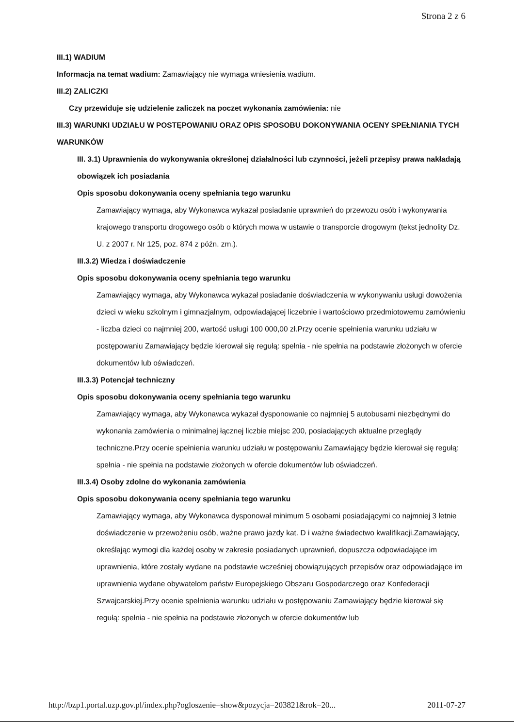Strona 2 z 6
III.1) WADIUM
Informacja na temat wadium: Zamawiający nie wymaga wniesienia wadium.
III.2) ZALICZKI
Czy przewiduje się udzielenie zaliczek na poczet wykonania zamówienia: nie
III.3) WARUNKI UDZIAŁU W POSTĘPOWANIU ORAZ OPIS SPOSOBU DOKONYWANIA OCENY SPEŁNIANIA TYCH WARUNKÓW
III. 3.1) Uprawnienia do wykonywania określonej działalności lub czynności, jeżeli przepisy prawa nakładają obowiązek ich posiadania
Opis sposobu dokonywania oceny spełniania tego warunku
Zamawiający wymaga, aby Wykonawca wykazał posiadanie uprawnień do przewozu osób i wykonywania krajowego transportu drogowego osób o których mowa w ustawie o transporcie drogowym (tekst jednolity Dz. U. z 2007 r. Nr 125, poz. 874 z późn. zm.).
III.3.2) Wiedza i doświadczenie
Opis sposobu dokonywania oceny spełniania tego warunku
Zamawiający wymaga, aby Wykonawca wykazał posiadanie doświadczenia w wykonywaniu usługi dowożenia dzieci w wieku szkolnym i gimnazjalnym, odpowiadającej liczebnie i wartościowo przedmiotowemu zamówieniu - liczba dzieci co najmniej 200, wartość usługi 100 000,00 zł.Przy ocenie spełnienia warunku udziału w postępowaniu Zamawiający będzie kierował się regułą: spełnia - nie spełnia na podstawie złożonych w ofercie dokumentów lub oświadczeń.
III.3.3) Potencjał techniczny
Opis sposobu dokonywania oceny spełniania tego warunku
Zamawiający wymaga, aby Wykonawca wykazał dysponowanie co najmniej 5 autobusami niezbędnymi do wykonania zamówienia o minimalnej łącznej liczbie miejsc 200, posiadających aktualne przeglądy techniczne.Przy ocenie spełnienia warunku udziału w postępowaniu Zamawiający będzie kierował się regułą: spełnia - nie spełnia na podstawie złożonych w ofercie dokumentów lub oświadczeń.
III.3.4) Osoby zdolne do wykonania zamówienia
Opis sposobu dokonywania oceny spełniania tego warunku
Zamawiający wymaga, aby Wykonawca dysponował minimum 5 osobami posiadającymi co najmniej 3 letnie doświadczenie w przewożeniu osób, ważne prawo jazdy kat. D i ważne świadectwo kwalifikacji.Zamawiający, określając wymogi dla każdej osoby w zakresie posiadanych uprawnień, dopuszcza odpowiadające im uprawnienia, które zostały wydane na podstawie wcześniej obowiązujących przepisów oraz odpowiadające im uprawnienia wydane obywatelom państw Europejskiego Obszaru Gospodarczego oraz Konfederacji Szwajcarskiej.Przy ocenie spełnienia warunku udziału w postępowaniu Zamawiający będzie kierował się regułą: spełnia - nie spełnia na podstawie złożonych w ofercie dokumentów lub
http://bzp1.portal.uzp.gov.pl/index.php?ogloszenie=show&pozycja=203821&rok=20... 2011-07-27